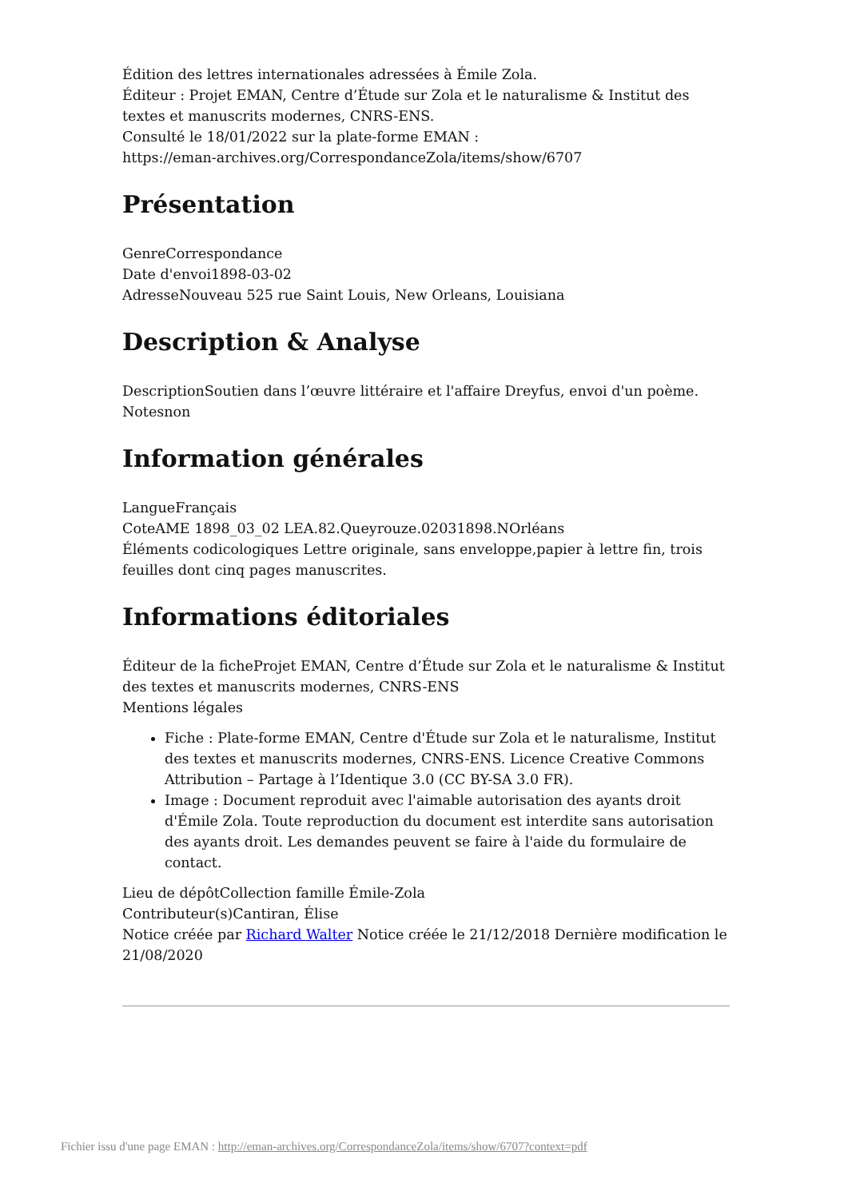Édition des lettres internationales adressées à Émile Zola.
Éditeur : Projet EMAN, Centre d’Étude sur Zola et le naturalisme & Institut des textes et manuscrits modernes, CNRS-ENS.
Consulté le 18/01/2022 sur la plate-forme EMAN :
https://eman-archives.org/CorrespondanceZola/items/show/6707
Présentation
GenreCorrespondance
Date d'envoi1898-03-02
AdresseNouveau 525 rue Saint Louis, New Orleans, Louisiana
Description & Analyse
DescriptionSoutien dans l’œuvre littéraire et l'affaire Dreyfus, envoi d'un poème.
Notesnon
Information générales
LangueFrançais
CoteAME 1898_03_02 LEA.82.Queyrouze.02031898.NOrléans
Éléments codicologiques Lettre originale, sans enveloppe,papier à lettre fin, trois feuilles dont cinq pages manuscrites.
Informations éditoriales
Éditeur de la ficheProjet EMAN, Centre d’Étude sur Zola et le naturalisme & Institut des textes et manuscrits modernes, CNRS-ENS
Mentions légales
Fiche : Plate-forme EMAN, Centre d'Étude sur Zola et le naturalisme, Institut des textes et manuscrits modernes, CNRS-ENS. Licence Creative Commons Attribution – Partage à l’Identique 3.0 (CC BY-SA 3.0 FR).
Image : Document reproduit avec l'aimable autorisation des ayants droit d'Émile Zola. Toute reproduction du document est interdite sans autorisation des ayants droit. Les demandes peuvent se faire à l'aide du formulaire de contact.
Lieu de dépôtCollection famille Émile-Zola
Contributeur(s)Cantiran, Élise
Notice créée par Richard Walter Notice créée le 21/12/2018 Dernière modification le 21/08/2020
Fichier issu d'une page EMAN : http://eman-archives.org/CorrespondanceZola/items/show/6707?context=pdf